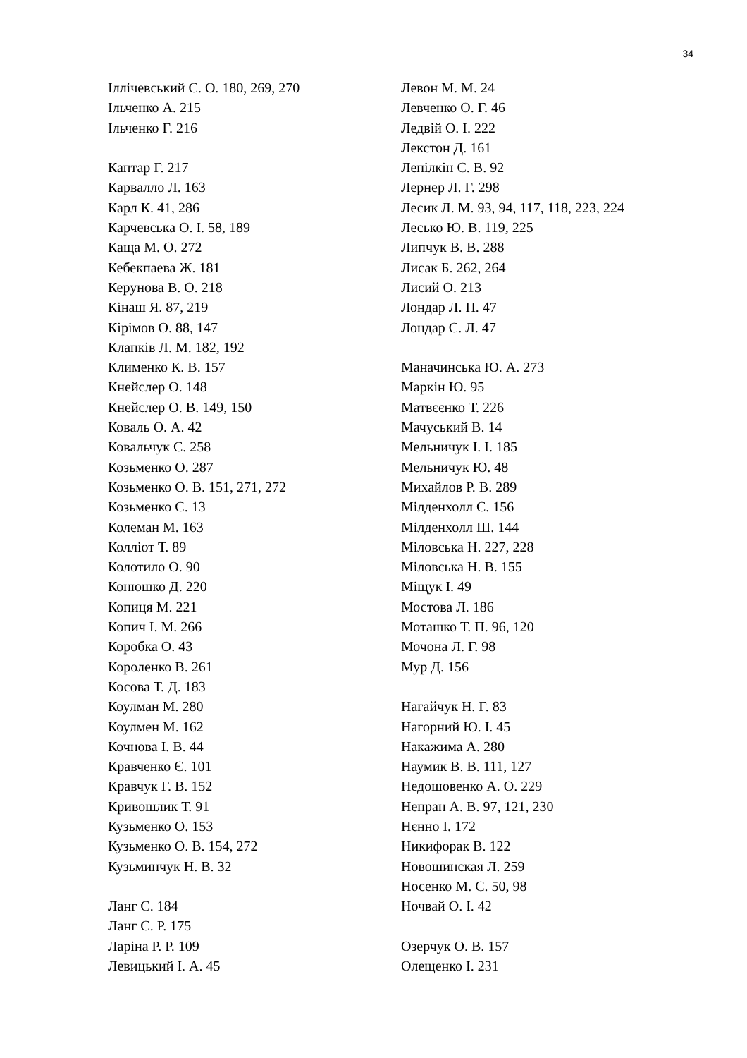34
Іллічевський С. О. 180, 269, 270
Ільченко А. 215
Ільченко Г. 216
Каптар Г. 217
Карвалло Л. 163
Карл К. 41, 286
Карчевська О. І. 58, 189
Каща М. О. 272
Кебекпаева Ж. 181
Керунова В. О. 218
Кінаш Я. 87, 219
Кірімов О. 88, 147
Клапків Л. М. 182, 192
Клименко К. В. 157
Кнейслер О. 148
Кнейслер О. В. 149, 150
Коваль О. А. 42
Ковальчук С. 258
Козьменко О. 287
Козьменко О. В. 151, 271, 272
Козьменко С. 13
Колеман М. 163
Колліот Т. 89
Колотило О. 90
Конюшко Д. 220
Копиця М. 221
Копич І. М. 266
Коробка О. 43
Короленко В. 261
Косова Т. Д. 183
Коулман М. 280
Коулмен М. 162
Кочнова І. В. 44
Кравченко Є. 101
Кравчук Г. В. 152
Кривошлик Т. 91
Кузьменко О. 153
Кузьменко О. В. 154, 272
Кузьминчук Н. В. 32
Ланг С. 184
Ланг С. Р. 175
Ларіна Р. Р. 109
Левицький І. А. 45
Левон М. М. 24
Левченко О. Г. 46
Ледвій О. І. 222
Лекстон Д. 161
Лепілкін С. В. 92
Лернер Л. Г. 298
Лесик Л. М. 93, 94, 117, 118, 223, 224
Лесько Ю. В. 119, 225
Липчук В. В. 288
Лисак Б. 262, 264
Лисий О. 213
Лондар Л. П. 47
Лондар С. Л. 47
Маначинська Ю. А. 273
Маркін Ю. 95
Матвєєнко Т. 226
Мачуський В. 14
Мельничук І. І. 185
Мельничук Ю. 48
Михайлов Р. В. 289
Мілденхолл С. 156
Мілденхолл Ш. 144
Міловська Н. 227, 228
Міловська Н. В. 155
Міщук І. 49
Мостова Л. 186
Моташко Т. П. 96, 120
Мочона Л. Г. 98
Мур Д. 156
Нагайчук Н. Г. 83
Нагорний Ю. І. 45
Накажима А. 280
Наумик В. В. 111, 127
Недошовенко А. О. 229
Непран А. В. 97, 121, 230
Нєнно І. 172
Никифорак В. 122
Новошинская Л. 259
Носенко М. С. 50, 98
Ночвай О. І. 42
Озерчук О. В. 157
Олещенко І. 231